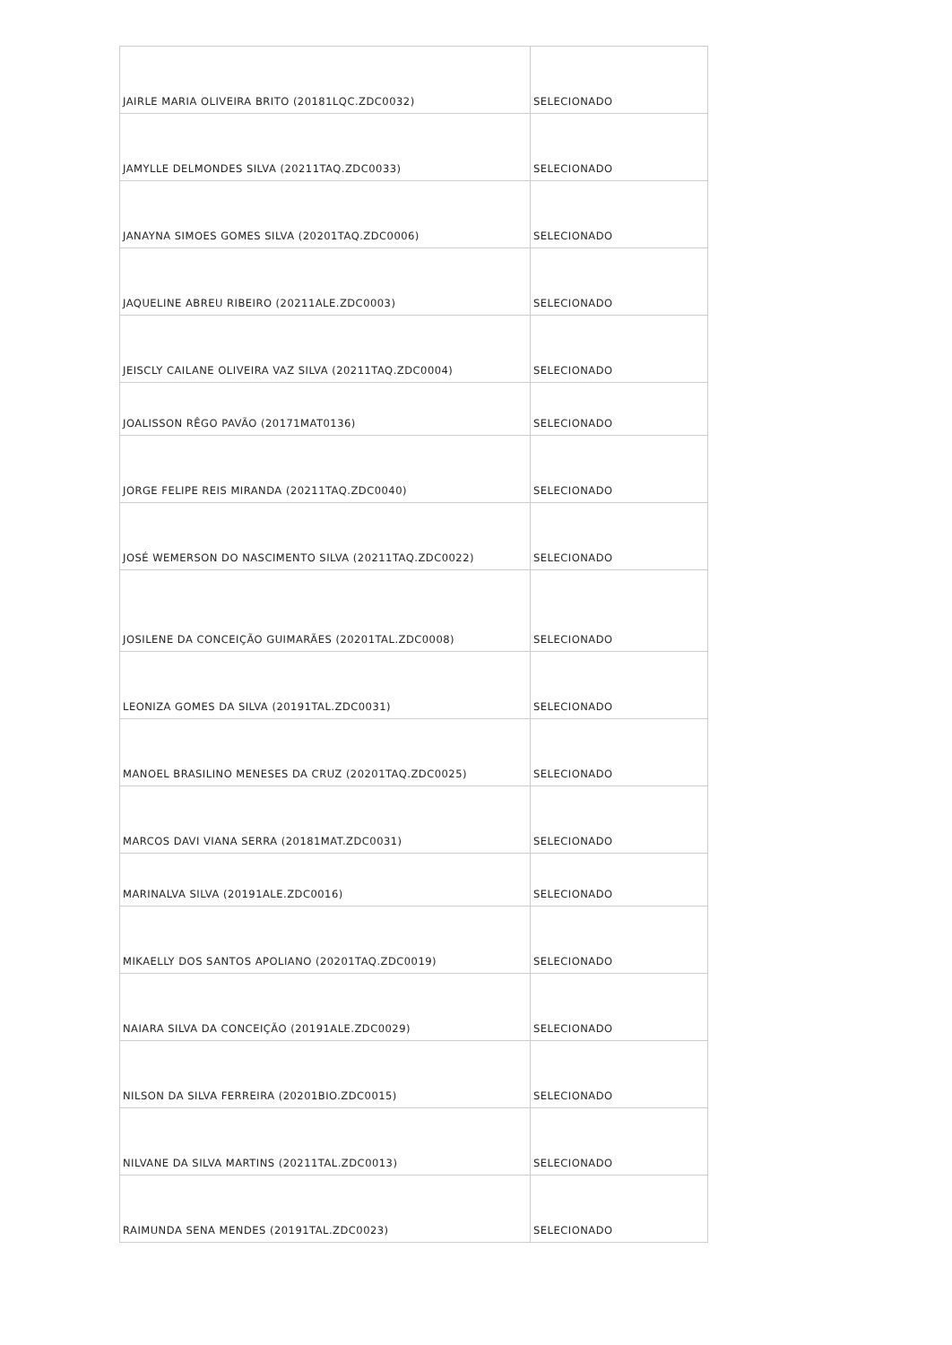| JAIRLE MARIA OLIVEIRA BRITO (20181LQC.ZDC0032) | SELECIONADO |
| JAMYLLE DELMONDES SILVA (20211TAQ.ZDC0033) | SELECIONADO |
| JANAYNA SIMOES GOMES SILVA (20201TAQ.ZDC0006) | SELECIONADO |
| JAQUELINE ABREU RIBEIRO (20211ALE.ZDC0003) | SELECIONADO |
| JEISCLY CAILANE OLIVEIRA VAZ SILVA (20211TAQ.ZDC0004) | SELECIONADO |
| JOALISSON RÊGO PAVÃO (20171MAT0136) | SELECIONADO |
| JORGE FELIPE REIS MIRANDA (20211TAQ.ZDC0040) | SELECIONADO |
| JOSÉ WEMERSON DO NASCIMENTO SILVA (20211TAQ.ZDC0022) | SELECIONADO |
| JOSILENE DA CONCEIÇÃO GUIMARÃES (20201TAL.ZDC0008) | SELECIONADO |
| LEONIZA GOMES DA SILVA (20191TAL.ZDC0031) | SELECIONADO |
| MANOEL BRASILINO MENESES DA CRUZ (20201TAQ.ZDC0025) | SELECIONADO |
| MARCOS DAVI VIANA SERRA (20181MAT.ZDC0031) | SELECIONADO |
| MARINALVA SILVA (20191ALE.ZDC0016) | SELECIONADO |
| MIKAELLY DOS SANTOS APOLIANO (20201TAQ.ZDC0019) | SELECIONADO |
| NAIARA SILVA DA CONCEIÇÃO (20191ALE.ZDC0029) | SELECIONADO |
| NILSON DA SILVA FERREIRA (20201BIO.ZDC0015) | SELECIONADO |
| NILVANE DA SILVA MARTINS (20211TAL.ZDC0013) | SELECIONADO |
| RAIMUNDA SENA MENDES (20191TAL.ZDC0023) | SELECIONADO |